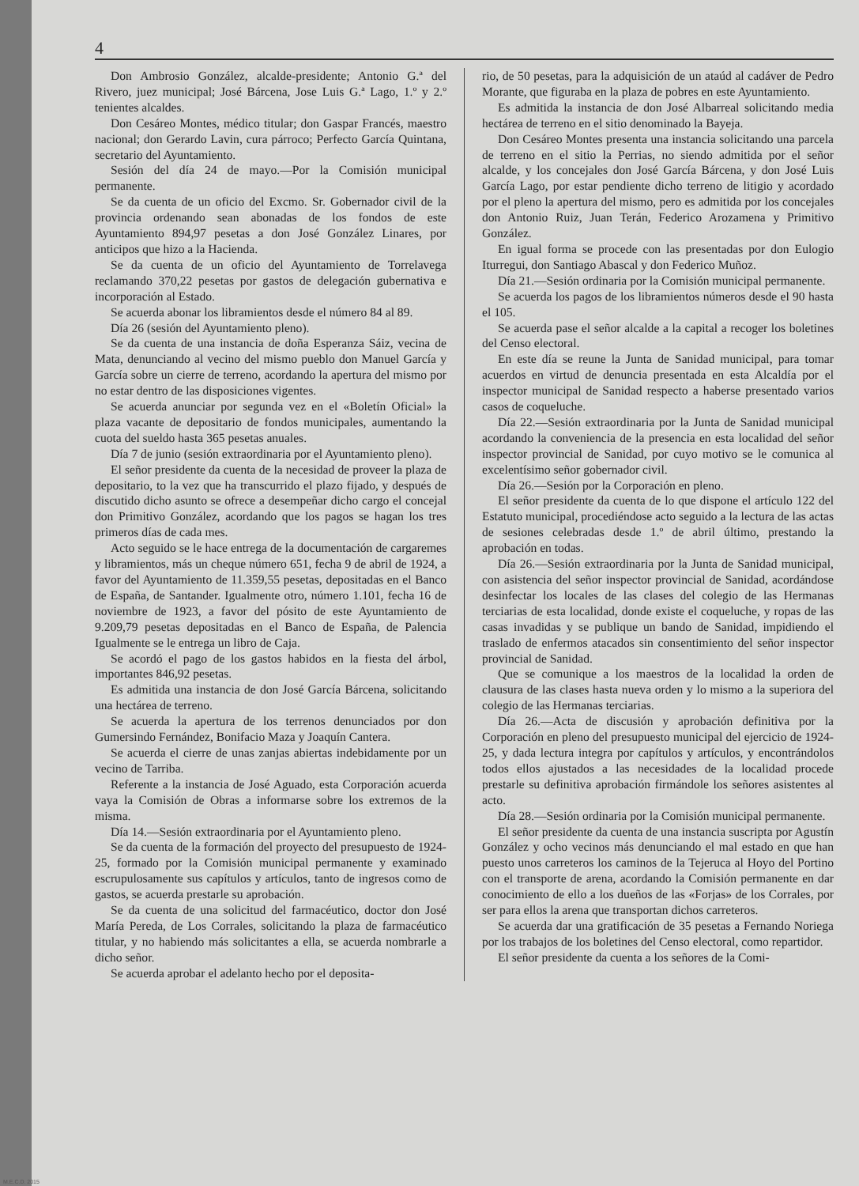4
Don Ambrosio González, alcalde-presidente; Antonio G.ª del Rivero, juez municipal; José Bárcena, Jose Luis G.ª Lago, 1.º y 2.º tenientes alcaldes.
Don Cesáreo Montes, médico titular; don Gaspar Francés, maestro nacional; don Gerardo Lavin, cura párroco; Perfecto García Quintana, secretario del Ayuntamiento.
Sesión del día 24 de mayo.—Por la Comisión municipal permanente.
Se da cuenta de un oficio del Excmo. Sr. Gobernador civil de la provincia ordenando sean abonadas de los fondos de este Ayuntamiento 894,97 pesetas a don José González Linares, por anticipos que hizo a la Hacienda.
Se da cuenta de un oficio del Ayuntamiento de Torrelavega reclamando 370,22 pesetas por gastos de delegación gubernativa e incorporación al Estado.
Se acuerda abonar los libramientos desde el número 84 al 89.
Día 26 (sesión del Ayuntamiento pleno).
Se da cuenta de una instancia de doña Esperanza Sáiz, vecina de Mata, denunciando al vecino del mismo pueblo don Manuel García y García sobre un cierre de terreno, acordando la apertura del mismo por no estar dentro de las disposiciones vigentes.
Se acuerda anunciar por segunda vez en el «Boletín Oficial» la plaza vacante de depositario de fondos municipales, aumentando la cuota del sueldo hasta 365 pesetas anuales.
Día 7 de junio (sesión extraordinaria por el Ayuntamiento pleno).
El señor presidente da cuenta de la necesidad de proveer la plaza de depositario, to la vez que ha transcurrido el plazo fijado, y después de discutido dicho asunto se ofrece a desempeñar dicho cargo el concejal don Primitivo González, acordando que los pagos se hagan los tres primeros días de cada mes.
Acto seguido se le hace entrega de la documentación de cargaremes y libramientos, más un cheque número 651, fecha 9 de abril de 1924, a favor del Ayuntamiento de 11.359,55 pesetas, depositadas en el Banco de España, de Santander. Igualmente otro, número 1.101, fecha 16 de noviembre de 1923, a favor del pósito de este Ayuntamiento de 9.209,79 pesetas depositadas en el Banco de España, de Palencia Igualmente se le entrega un libro de Caja.
Se acordó el pago de los gastos habidos en la fiesta del árbol, importantes 846,92 pesetas.
Es admitida una instancia de don José García Bárcena, solicitando una hectárea de terreno.
Se acuerda la apertura de los terrenos denunciados por don Gumersindo Fernández, Bonifacio Maza y Joaquín Cantera.
Se acuerda el cierre de unas zanjas abiertas indebidamente por un vecino de Tarriba.
Referente a la instancia de José Aguado, esta Corporación acuerda vaya la Comisión de Obras a informarse sobre los extremos de la misma.
Día 14.—Sesión extraordinaria por el Ayuntamiento pleno.
Se da cuenta de la formación del proyecto del presupuesto de 1924-25, formado por la Comisión municipal permanente y examinado escrupulosamente sus capítulos y artículos, tanto de ingresos como de gastos, se acuerda prestarle su aprobación.
Se da cuenta de una solicitud del farmacéutico, doctor don José María Pereda, de Los Corrales, solicitando la plaza de farmacéutico titular, y no habiendo más solicitantes a ella, se acuerda nombrarle a dicho señor.
Se acuerda aprobar el adelanto hecho por el deposita-
rio, de 50 pesetas, para la adquisición de un ataúd al cadáver de Pedro Morante, que figuraba en la plaza de pobres en este Ayuntamiento.
Es admitida la instancia de don José Albarreal solicitando media hectárea de terreno en el sitio denominado la Bayeja.
Don Cesáreo Montes presenta una instancia solicitando una parcela de terreno en el sitio la Perrias, no siendo admitida por el señor alcalde, y los concejales don José García Bárcena, y don José Luis García Lago, por estar pendiente dicho terreno de litigio y acordado por el pleno la apertura del mismo, pero es admitida por los concejales don Antonio Ruiz, Juan Terán, Federico Arozamena y Primitivo González.
En igual forma se procede con las presentadas por don Eulogio Iturregui, don Santiago Abascal y don Federico Muñoz.
Día 21.—Sesión ordinaria por la Comisión municipal permanente.
Se acuerda los pagos de los libramientos números desde el 90 hasta el 105.
Se acuerda pase el señor alcalde a la capital a recoger los boletines del Censo electoral.
En este día se reune la Junta de Sanidad municipal, para tomar acuerdos en virtud de denuncia presentada en esta Alcaldía por el inspector municipal de Sanidad respecto a haberse presentado varios casos de coqueluche.
Día 22.—Sesión extraordinaria por la Junta de Sanidad municipal acordando la conveniencia de la presencia en esta localidad del señor inspector provincial de Sanidad, por cuyo motivo se le comunica al excelentísimo señor gobernador civil.
Día 26.—Sesión por la Corporación en pleno.
El señor presidente da cuenta de lo que dispone el artículo 122 del Estatuto municipal, procediéndose acto seguido a la lectura de las actas de sesiones celebradas desde 1.º de abril último, prestando la aprobación en todas.
Día 26.—Sesión extraordinaria por la Junta de Sanidad municipal, con asistencia del señor inspector provincial de Sanidad, acordándose desinfectar los locales de las clases del colegio de las Hermanas terciarias de esta localidad, donde existe el coqueluche, y ropas de las casas invadidas y se publique un bando de Sanidad, impidiendo el traslado de enfermos atacados sin consentimiento del señor inspector provincial de Sanidad.
Que se comunique a los maestros de la localidad la orden de clausura de las clases hasta nueva orden y lo mismo a la superiora del colegio de las Hermanas terciarias.
Día 26.—Acta de discusión y aprobación definitiva por la Corporación en pleno del presupuesto municipal del ejercicio de 1924-25, y dada lectura integra por capítulos y artículos, y encontrándolos todos ellos ajustados a las necesidades de la localidad procede prestarle su definitiva aprobación firmándole los señores asistentes al acto.
Día 28.—Sesión ordinaria por la Comisión municipal permanente.
El señor presidente da cuenta de una instancia suscripta por Agustín González y ocho vecinos más denunciando el mal estado en que han puesto unos carreteros los caminos de la Tejeruca al Hoyo del Portino con el transporte de arena, acordando la Comisión permanente en dar conocimiento de ello a los dueños de las «Forjas» de los Corrales, por ser para ellos la arena que transportan dichos carreteros.
Se acuerda dar una gratificación de 35 pesetas a Fernando Noriega por los trabajos de los boletines del Censo electoral, como repartidor.
El señor presidente da cuenta a los señores de la Comi-
M.E.C.D. 2015